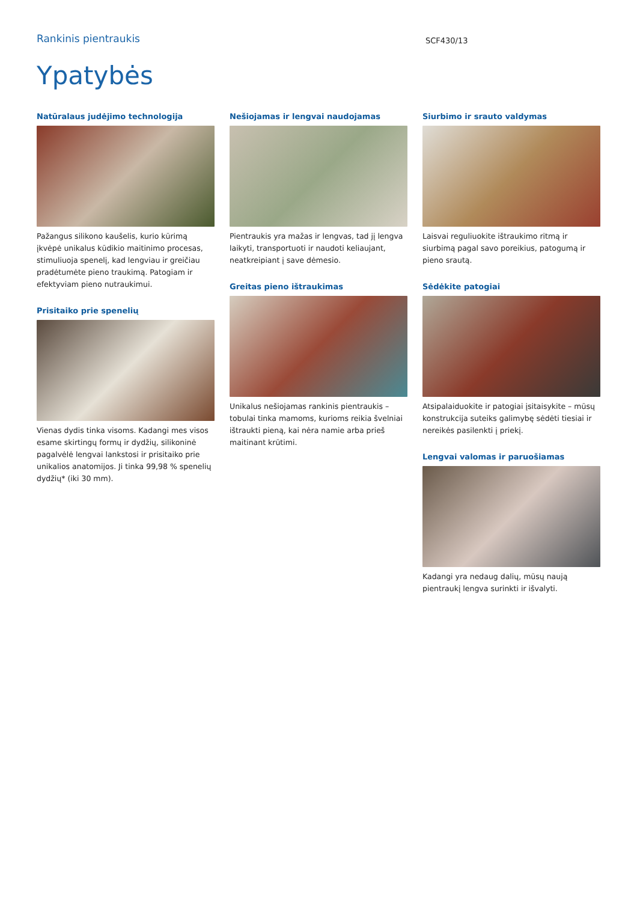Rankinis pientraukis
SCF430/13
Ypatybės
Natūralaus judėjimo technologija
Pažangus silikono kaušelis, kurio kūrimą įkvėpė unikalus kūdikio maitinimo procesas, stimuliuoja spenelį, kad lengviau ir greičiau pradėtumėte pieno traukimą. Patogiam ir efektyviam pieno nutraukimui.
Prisitaiko prie spenelių
Vienas dydis tinka visoms. Kadangi mes visos esame skirtingų formų ir dydžių, silikoninė pagalvėlė lengvai lankstosi ir prisitaiko prie unikalios anatomijos. Ji tinka 99,98 % spenelių dydžių* (iki 30 mm).
Nešiojamas ir lengvai naudojamas
Pientraukis yra mažas ir lengvas, tad jį lengva laikyti, transportuoti ir naudoti keliaujant, neatkreipiant į save dėmesio.
Greitas pieno ištraukimas
Unikalus nešiojamas rankinis pientraukis – tobulai tinka mamoms, kurioms reikia švelniai ištraukti pieną, kai nėra namie arba prieš maitinant krūtimi.
Siurbimo ir srauto valdymas
Laisvai reguliuokite ištraukimo ritmą ir siurbimą pagal savo poreikius, patogumą ir pieno srautą.
Sėdėkite patogiai
Atsipalaiduokite ir patogiai įsitaisykite – mūsų konstrukcija suteiks galimybę sėdėti tiesiai ir nereikės pasilenkti į priekį.
Lengvai valomas ir paruošiamas
Kadangi yra nedaug dalių, mūsų naują pientraukį lengva surinkti ir išvalyti.